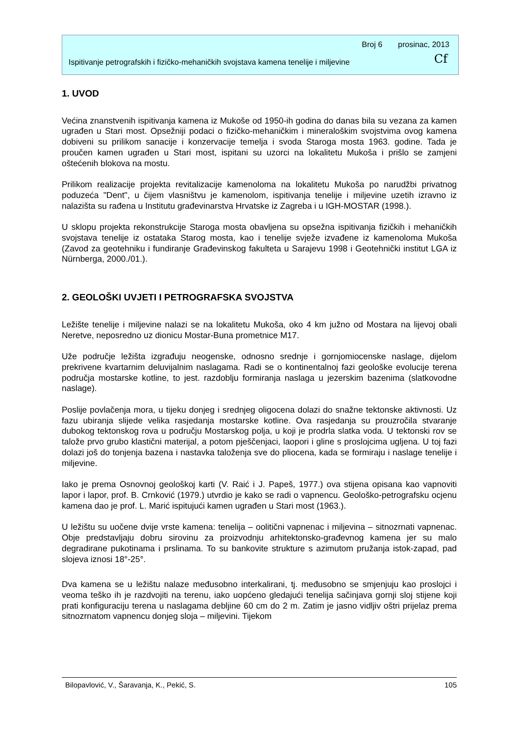Broj 6 prosinac, 2013
Ispitivanje petrografskih i fizičko-mehaničkih svojstava kamena tenelije i miljevine Cf
1. UVOD
Većina znanstvenih ispitivanja kamena iz Mukoše od 1950-ih godina do danas bila su vezana za kamen ugrađen u Stari most. Opsežniji podaci o fizičko-mehaničkim i mineraloškim svojstvima ovog kamena dobiveni su prilikom sanacije i konzervacije temelja i svoda Staroga mosta 1963. godine. Tada je proučen kamen ugrađen u Stari most, ispitani su uzorci na lokalitetu Mukoša i prišlo se zamjeni oštećenih blokova na mostu.
Prilikom realizacije projekta revitalizacije kamenoloma na lokalitetu Mukoša po narudžbi privatnog poduzeća "Dent", u čijem vlasništvu je kamenolom, ispitivanja tenelije i miljevine uzetih izravno iz nalazišta su rađena u Institutu građevinarstva Hrvatske iz Zagreba i u IGH-MOSTAR (1998.).
U sklopu projekta rekonstrukcije Staroga mosta obavljena su opsežna ispitivanja fizičkih i mehaničkih svojstava tenelije iz ostataka Starog mosta, kao i tenelije svježe izvađene iz kamenoloma Mukoša (Zavod za geotehniku i fundiranje Građevinskog fakulteta u Sarajevu 1998 i Geotehnički institut LGA iz Nürnberga, 2000./01.).
2. GEOLOŠKI UVJETI I PETROGRAFSKA SVOJSTVA
Ležište tenelije i miljevine nalazi se na lokalitetu Mukoša, oko 4 km južno od Mostara na lijevoj obali Neretve, neposredno uz dionicu Mostar-Buna prometnice M17.
Uže područje ležišta izgrađuju neogenske, odnosno srednje i gornjomiocenske naslage, dijelom prekrivene kvartarnim deluvijalnim naslagama. Radi se o kontinentalnoj fazi geološke evolucije terena područja mostarske kotline, to jest. razdoblju formiranja naslaga u jezerskim bazenima (slatkovodne naslage).
Poslije povlačenja mora, u tijeku donjeg i srednjeg oligocena dolazi do snažne tektonske aktivnosti. Uz fazu ubiranja slijede velika rasjedanja mostarske kotline. Ova rasjedanja su prouzročila stvaranje dubokog tektonskog rova u području Mostarskog polja, u koji je prodrla slatka voda. U tektonski rov se talože prvo grubo klastični materijal, a potom pješčenjaci, laopori i gline s proslojcima ugljena. U toj fazi dolazi još do tonjenja bazena i nastavka taloženja sve do pliocena, kada se formiraju i naslage tenelije i miljevine.
Iako je prema Osnovnoj geološkoj karti (V. Raić i J. Papeš, 1977.) ova stijena opisana kao vapnoviti lapor i lapor, prof. B. Crnković (1979.) utvrdio je kako se radi o vapnencu. Geološko-petrografsku ocjenu kamena dao je prof. L. Marić ispitujući kamen ugrađen u Stari most (1963.).
U ležištu su uočene dvije vrste kamena: tenelija – oolitični vapnenac i miljevina – sitnozrnati vapnenac. Obje predstavljaju dobru sirovinu za proizvodnju arhitektonsko-građevnog kamena jer su malo degradirane pukotinama i prslinama. To su bankovite strukture s azimutom pružanja istok-zapad, pad slojeva iznosi 18°-25°.
Dva kamena se u ležištu nalaze međusobno interkalirani, tj. međusobno se smjenjuju kao proslojci i veoma teško ih je razdvojiti na terenu, iako uopćeno gledajući tenelija sačinjava gornji sloj stijene koji prati konfiguraciju terena u naslagama debljine 60 cm do 2 m. Zatim je jasno vidljiv oštri prijelaz prema sitnozrnatom vapnencu donjeg sloja – miljevini. Tijekom
Bilopavlović, V., Šaravanja, K., Pekić, S. 105